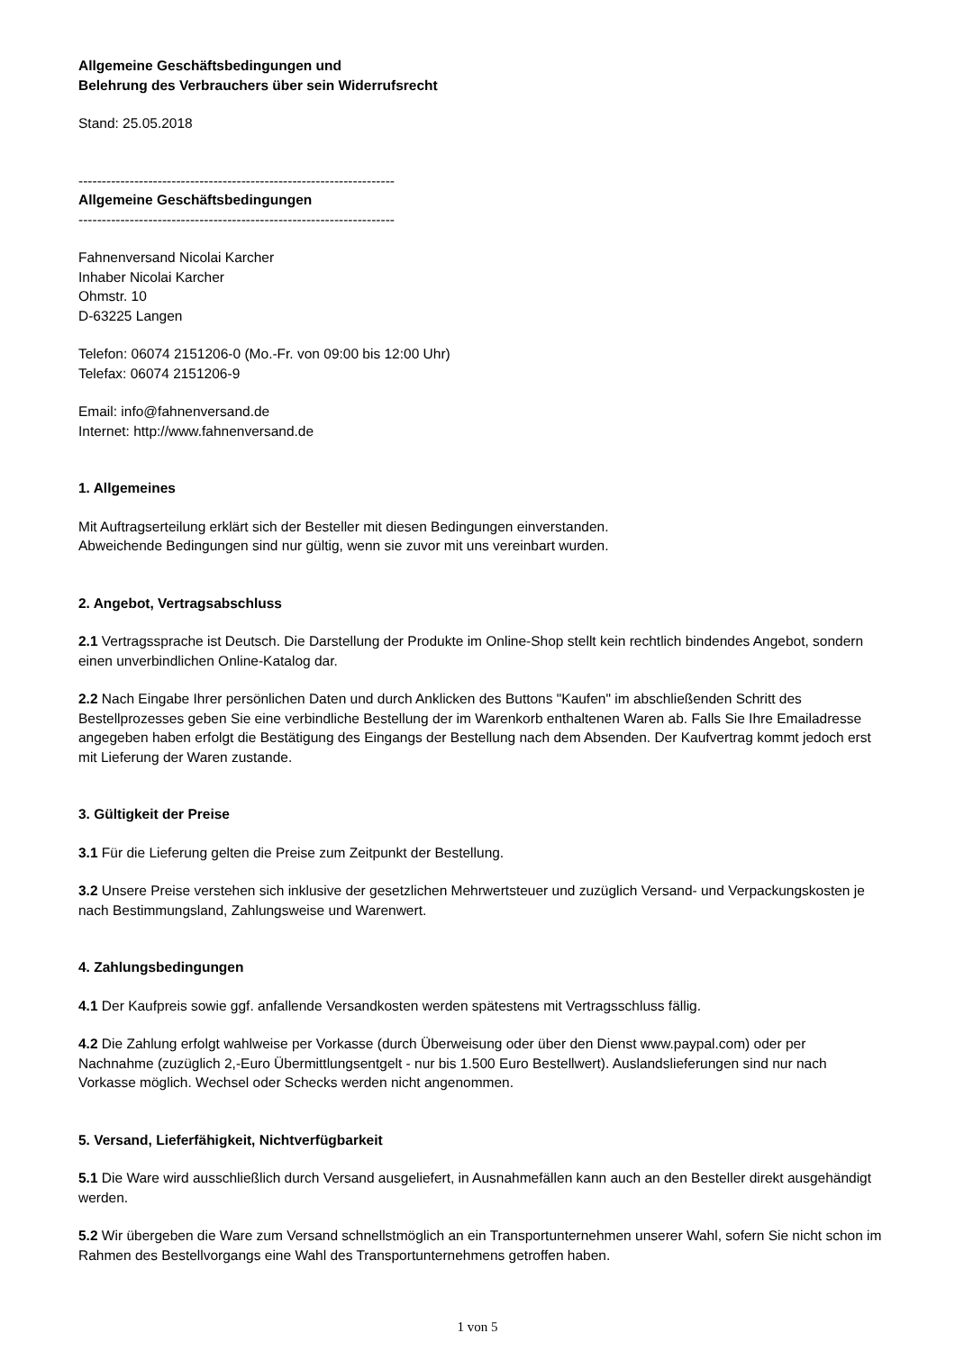Allgemeine Geschäftsbedingungen und
Belehrung des Verbrauchers über sein Widerrufsrecht
Stand: 25.05.2018
--------------------------------------------------------------------
Allgemeine Geschäftsbedingungen
--------------------------------------------------------------------
Fahnenversand Nicolai Karcher
Inhaber Nicolai Karcher
Ohmstr. 10
D-63225 Langen
Telefon: 06074 2151206-0 (Mo.-Fr. von 09:00 bis 12:00 Uhr)
Telefax: 06074 2151206-9
Email: info@fahnenversand.de
Internet: http://www.fahnenversand.de
1. Allgemeines
Mit Auftragserteilung erklärt sich der Besteller mit diesen Bedingungen einverstanden.
Abweichende Bedingungen sind nur gültig, wenn sie zuvor mit uns vereinbart wurden.
2. Angebot, Vertragsabschluss
2.1 Vertragssprache ist Deutsch. Die Darstellung der Produkte im Online-Shop stellt kein rechtlich bindendes Angebot, sondern einen unverbindlichen Online-Katalog dar.
2.2 Nach Eingabe Ihrer persönlichen Daten und durch Anklicken des Buttons "Kaufen" im abschließenden Schritt des Bestellprozesses geben Sie eine verbindliche Bestellung der im Warenkorb enthaltenen Waren ab. Falls Sie Ihre Emailadresse angegeben haben erfolgt die Bestätigung des Eingangs der Bestellung nach dem Absenden. Der Kaufvertrag kommt jedoch erst mit Lieferung der Waren zustande.
3. Gültigkeit der Preise
3.1 Für die Lieferung gelten die Preise zum Zeitpunkt der Bestellung.
3.2 Unsere Preise verstehen sich inklusive der gesetzlichen Mehrwertsteuer und zuzüglich Versand- und Verpackungskosten je nach Bestimmungsland, Zahlungsweise und Warenwert.
4. Zahlungsbedingungen
4.1 Der Kaufpreis sowie ggf. anfallende Versandkosten werden spätestens mit Vertragsschluss fällig.
4.2 Die Zahlung erfolgt wahlweise per Vorkasse (durch Überweisung oder über den Dienst www.paypal.com) oder per Nachnahme (zuzüglich 2,-Euro Übermittlungsentgelt - nur bis 1.500 Euro Bestellwert). Auslandslieferungen sind nur nach Vorkasse möglich. Wechsel oder Schecks werden nicht angenommen.
5. Versand, Lieferfähigkeit, Nichtverfügbarkeit
5.1 Die Ware wird ausschließlich durch Versand ausgeliefert, in Ausnahmefällen kann auch an den Besteller direkt ausgehändigt werden.
5.2 Wir übergeben die Ware zum Versand schnellstmöglich an ein Transportunternehmen unserer Wahl, sofern Sie nicht schon im Rahmen des Bestellvorgangs eine Wahl des Transportunternehmens getroffen haben.
1 von 5